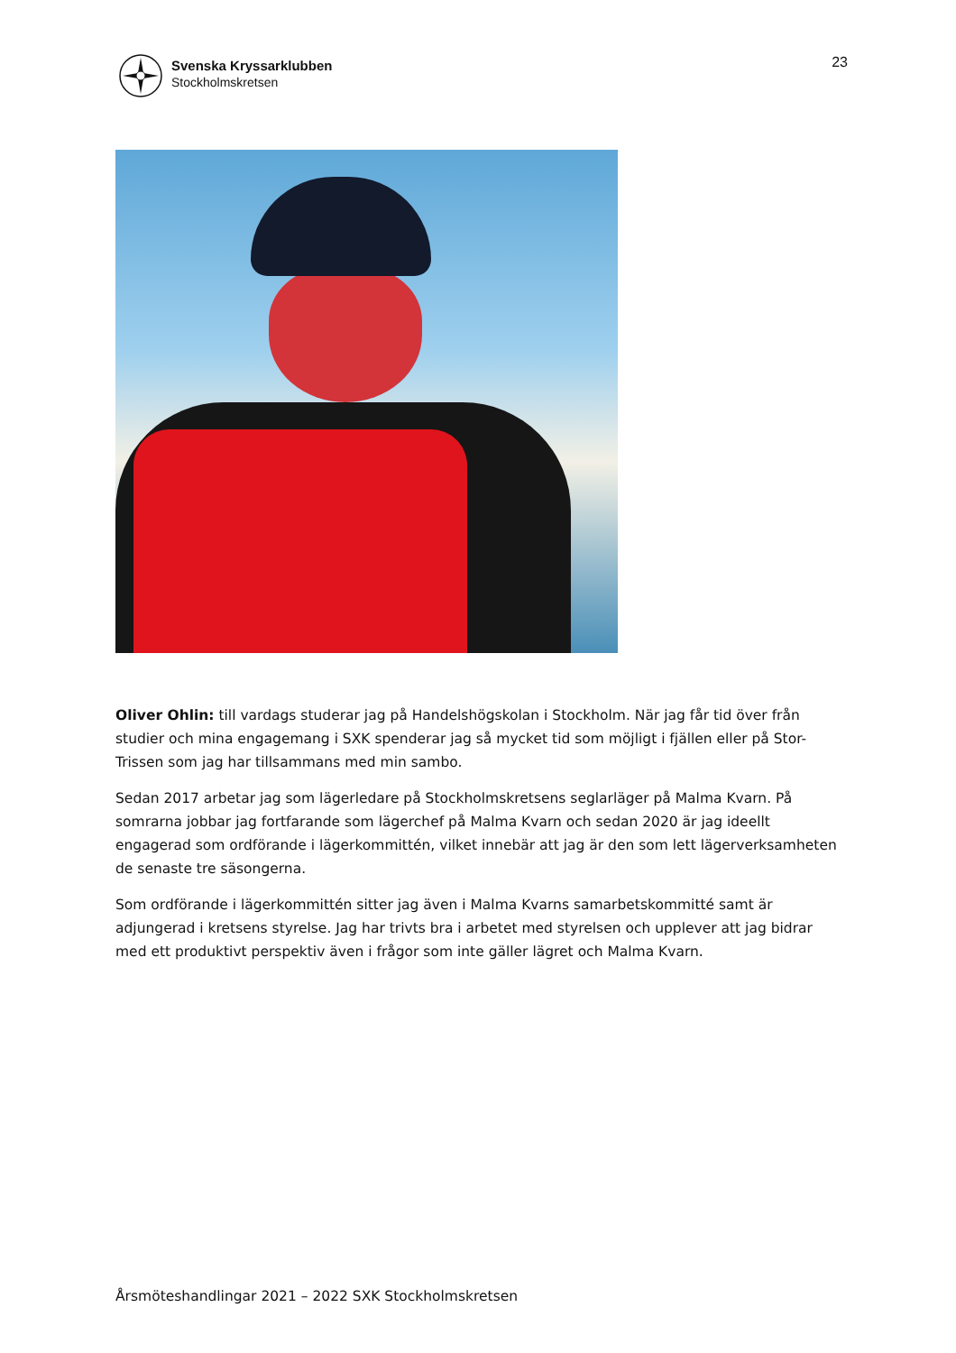Svenska Kryssarklubben
Stockholmskretsen
23
Oliver Ohlin: till vardags studerar jag på Handelshögskolan i Stockholm. När jag får tid över från studier och mina engagemang i SXK spenderar jag så mycket tid som möjligt i fjällen eller på Stor-Trissen som jag har tillsammans med min sambo.
Sedan 2017 arbetar jag som lägerledare på Stockholmskretsens seglarläger på Malma Kvarn. På somrarna jobbar jag fortfarande som lägerchef på Malma Kvarn och sedan 2020 är jag ideellt engagerad som ordförande i lägerkommittén, vilket innebär att jag är den som lett lägerverksamheten de senaste tre säsongerna.
Som ordförande i lägerkommittén sitter jag även i Malma Kvarns samarbetskommitté samt är adjungerad i kretsens styrelse. Jag har trivts bra i arbetet med styrelsen och upplever att jag bidrar med ett produktivt perspektiv även i frågor som inte gäller lägret och Malma Kvarn.
Årsmöteshandlingar 2021 – 2022 SXK Stockholmskretsen